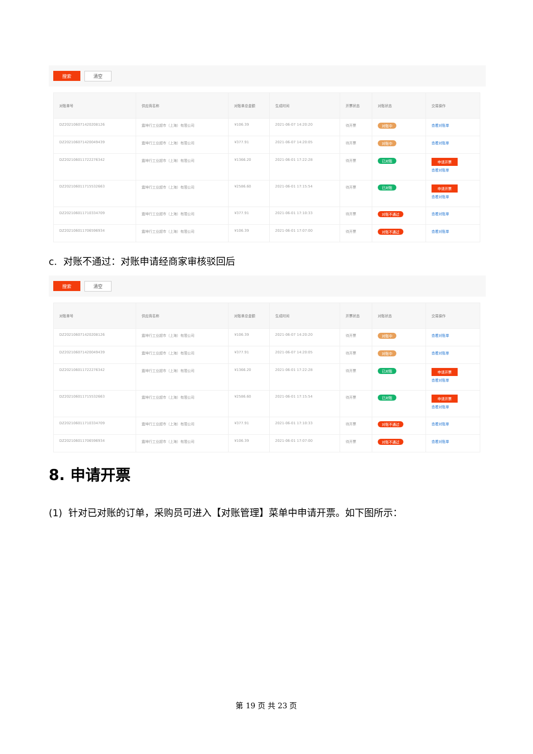搜索 清空
| 对账单号 | 供应商名称 | 对账单总金额 | 生成时间 | 开票状态 | 对账状态 | 交易操作 |
| --- | --- | --- | --- | --- | --- | --- |
| DZ202106071420208126 | 震坤行工业超市（上海）有限公司 | ¥106.39 | 2021-06-07 14:20:20 | 待开票 | 对账中 | 查看对账单 |
| DZ202106071420049439 | 震坤行工业超市（上海）有限公司 | ¥377.91 | 2021-06-07 14:20:05 | 待开票 | 对账中 | 查看对账单 |
| DZ202106011722276342 | 震坤行工业超市（上海）有限公司 | ¥1366.20 | 2021-06-01 17:22:28 | 待开票 | 已对账 | 申请开票 查看对账单 |
| DZ202106011715532663 | 震坤行工业超市（上海）有限公司 | ¥2586.60 | 2021-06-01 17:15:54 | 待开票 | 已对账 | 申请开票 查看对账单 |
| DZ202106011710334709 | 震坤行工业超市（上海）有限公司 | ¥377.91 | 2021-06-01 17:10:33 | 待开票 | 对账不通过 | 查看对账单 |
| DZ202106011706596934 | 震坤行工业超市（上海）有限公司 | ¥106.39 | 2021-06-01 17:07:00 | 待开票 | 对账不通过 | 查看对账单 |
c. 对账不通过：对账申请经商家审核驳回后
搜索 清空
| 对账单号 | 供应商名称 | 对账单总金额 | 生成时间 | 开票状态 | 对账状态 | 交易操作 |
| --- | --- | --- | --- | --- | --- | --- |
| DZ202106071420208126 | 震坤行工业超市（上海）有限公司 | ¥106.39 | 2021-06-07 14:20:20 | 待开票 | 对账中 | 查看对账单 |
| DZ202106071420049439 | 震坤行工业超市（上海）有限公司 | ¥377.91 | 2021-06-07 14:20:05 | 待开票 | 对账中 | 查看对账单 |
| DZ202106011722276342 | 震坤行工业超市（上海）有限公司 | ¥1366.20 | 2021-06-01 17:22:28 | 待开票 | 已对账 | 申请开票 查看对账单 |
| DZ202106011715532663 | 震坤行工业超市（上海）有限公司 | ¥2586.60 | 2021-06-01 17:15:54 | 待开票 | 已对账 | 申请开票 查看对账单 |
| DZ202106011710334709 | 震坤行工业超市（上海）有限公司 | ¥377.91 | 2021-06-01 17:10:33 | 待开票 | 对账不通过 | 查看对账单 |
| DZ202106011706596934 | 震坤行工业超市（上海）有限公司 | ¥106.39 | 2021-06-01 17:07:00 | 待开票 | 对账不通过 | 查看对账单 |
8. 申请开票
(1) 针对已对账的订单，采购员可进入【对账管理】菜单中申请开票。如下图所示：
第 19 页 共 23 页